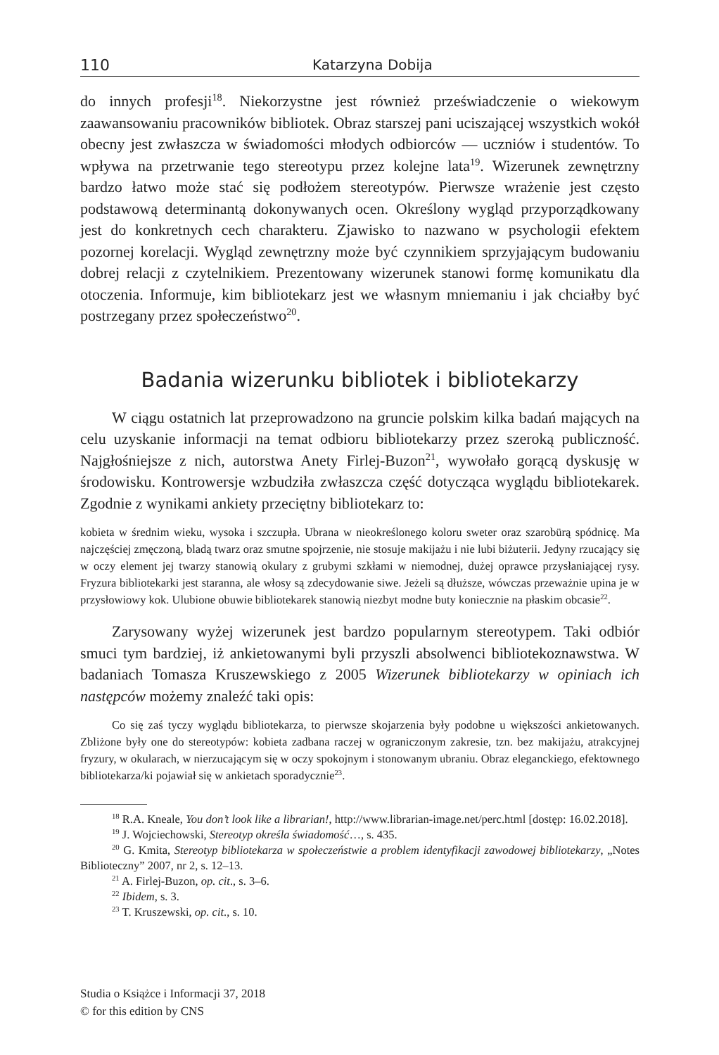110 Katarzyna Dobija
do innych profesji<sup>18</sup>. Niekorzystne jest również przeświadczenie o wiekowym zaawansowaniu pracowników bibliotek. Obraz starszej pani uciszającej wszystkich wokół obecny jest zwłaszcza w świadomości młodych odbiorców — uczniów i studentów. To wpływa na przetrwanie tego stereotypu przez kolejne lata<sup>19</sup>. Wizerunek zewnętrzny bardzo łatwo może stać się podłożem stereotypów. Pierwsze wrażenie jest często podstawową determinantą dokonywanych ocen. Określony wygląd przyporządkowany jest do konkretnych cech charakteru. Zjawisko to nazwano w psychologii efektem pozornej korelacji. Wygląd zewnętrzny może być czynnikiem sprzyjającym budowaniu dobrej relacji z czytelnikiem. Prezentowany wizerunek stanowi formę komunikatu dla otoczenia. Informuje, kim bibliotekarz jest we własnym mniemaniu i jak chciałby być postrzegany przez społeczeństwo<sup>20</sup>.
Badania wizerunku bibliotek i bibliotekarzy
W ciągu ostatnich lat przeprowadzono na gruncie polskim kilka badań mających na celu uzyskanie informacji na temat odbioru bibliotekarzy przez szeroką publiczność. Najgłośniejsze z nich, autorstwa Anety Firlej-Buzon<sup>21</sup>, wywołało gorącą dyskusję w środowisku. Kontrowersje wzbudziła zwłaszcza część dotycząca wyglądu bibliotekarek. Zgodnie z wynikami ankiety przeciętny bibliotekarz to:
kobieta w średnim wieku, wysoka i szczupła. Ubrana w nieokreślonego koloru sweter oraz szarobürą spódnicę. Ma najczęściej zmęczoną, bladą twarz oraz smutne spojrzenie, nie stosuje makijażu i nie lubi biżuterii. Jedyny rzucający się w oczy element jej twarzy stanowią okulary z grubymi szkłami w niemodnej, dużej oprawce przysłaniającej rysy. Fryzura bibliotekarki jest staranna, ale włosy są zdecydowanie siwe. Jeżeli są dłuższe, wówczas przeważnie upina je w przysłowiowy kok. Ulubione obuwie bibliotekarek stanowią niezbyt modne buty koniecznie na płaskim obcasie<sup>22</sup>.
Zarysowany wyżej wizerunek jest bardzo popularnym stereotypem. Taki odbiór smuci tym bardziej, iż ankietowanymi byli przyszli absolwenci bibliotekoznawstwa. W badaniach Tomasza Kruszewskiego z 2005 Wizerunek bibliotekarzy w opiniach ich następców możemy znaleźć taki opis:
Co się zaś tyczy wyglądu bibliotekarza, to pierwsze skojarzenia były podobne u większości ankietowanych. Zbliżone były one do stereotypów: kobieta zadbana raczej w ograniczonym zakresie, tzn. bez makijażu, atrakcyjnej fryzury, w okularach, w nierzucającym się w oczy spokojnym i stonowanym ubraniu. Obraz eleganckiego, efektownego bibliotekarza/ki pojawiał się w ankietach sporadycznie<sup>23</sup>.
<sup>18</sup> R.A. Kneale, You don’t look like a librarian!, http://www.librarian-image.net/perc.html [dostęp: 16.02.2018].
<sup>19</sup> J. Wojciechowski, Stereotyp określa świadomość…, s. 435.
<sup>20</sup> G. Kmita, Stereotyp bibliotekarza w społeczeństwie a problem identyfikacji zawodowej bibliotekarzy, „Notes Biblioteczny” 2007, nr 2, s. 12–13.
<sup>21</sup> A. Firlej-Buzon, op. cit., s. 3–6.
<sup>22</sup> Ibidem, s. 3.
<sup>23</sup> T. Kruszewski, op. cit., s. 10.
Studia o Książce i Informacji 37, 2018
© for this edition by CNS